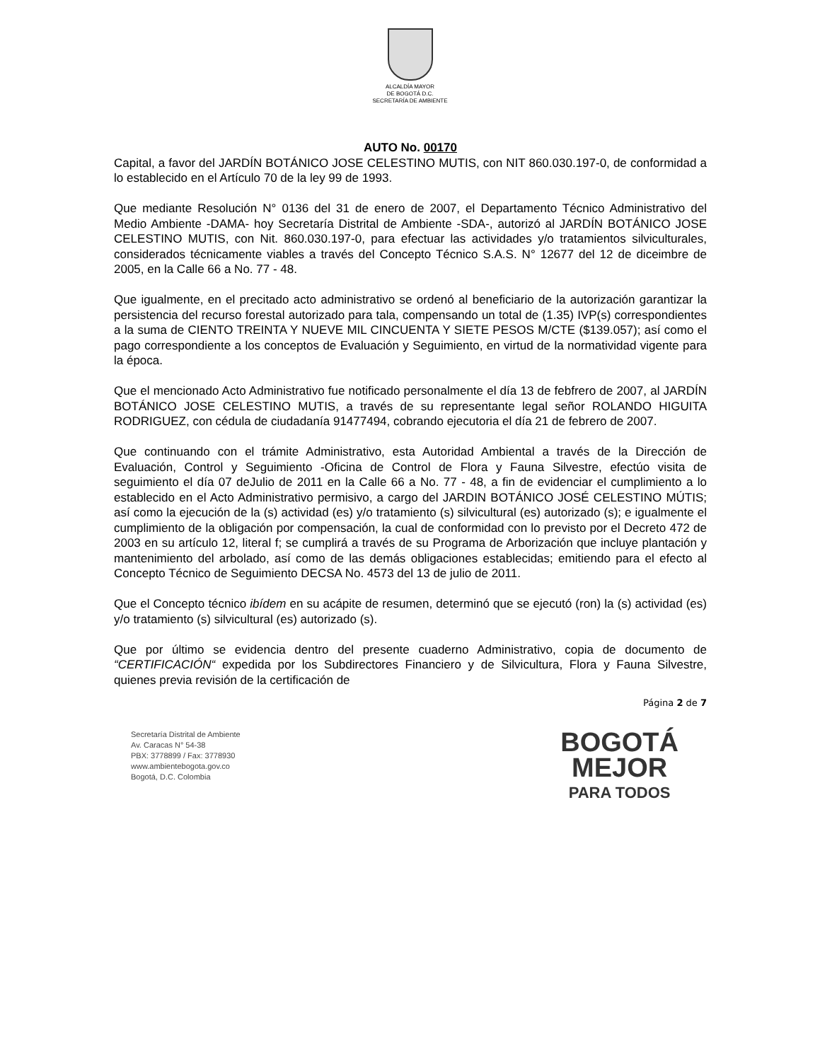ALCALDÍA MAYOR
DE BOGOTÁ D.C.
SECRETARÍA DE AMBIENTE
AUTO No. 00170
Capital, a favor del JARDÍN BOTÁNICO JOSE CELESTINO MUTIS, con NIT 860.030.197-0, de conformidad a lo establecido en el Artículo 70 de la ley 99 de 1993.
Que mediante Resolución N° 0136 del 31 de enero de 2007, el Departamento Técnico Administrativo del Medio Ambiente -DAMA- hoy Secretaría Distrital de Ambiente -SDA-, autorizó al JARDÍN BOTÁNICO JOSE CELESTINO MUTIS, con Nit. 860.030.197-0, para efectuar las actividades y/o tratamientos silviculturales, considerados técnicamente viables a través del Concepto Técnico S.A.S. N° 12677 del 12 de diceimbre de 2005, en la Calle 66 a No. 77 - 48.
Que igualmente, en el precitado acto administrativo se ordenó al beneficiario de la autorización garantizar la persistencia del recurso forestal autorizado para tala, compensando un total de (1.35) IVP(s) correspondientes a la suma de CIENTO TREINTA Y NUEVE MIL CINCUENTA Y SIETE PESOS M/CTE ($139.057); así como el pago correspondiente a los conceptos de Evaluación y Seguimiento, en virtud de la normatividad vigente para la época.
Que el mencionado Acto Administrativo fue notificado personalmente el día 13 de febfrero de 2007, al JARDÍN BOTÁNICO JOSE CELESTINO MUTIS, a través de su representante legal señor ROLANDO HIGUITA RODRIGUEZ, con cédula de ciudadanía 91477494, cobrando ejecutoria el día 21 de febrero de 2007.
Que continuando con el trámite Administrativo, esta Autoridad Ambiental a través de la Dirección de Evaluación, Control y Seguimiento -Oficina de Control de Flora y Fauna Silvestre, efectúo visita de seguimiento el día 07 deJulio de 2011 en la Calle 66 a No. 77 - 48, a fin de evidenciar el cumplimiento a lo establecido en el Acto Administrativo permisivo, a cargo del JARDIN BOTÁNICO JOSÉ CELESTINO MÚTIS; así como la ejecución de la (s) actividad (es) y/o tratamiento (s) silvicultural (es) autorizado (s); e igualmente el cumplimiento de la obligación por compensación, la cual de conformidad con lo previsto por el Decreto 472 de 2003 en su artículo 12, literal f; se cumplirá a través de su Programa de Arborización que incluye plantación y mantenimiento del arbolado, así como de las demás obligaciones establecidas; emitiendo para el efecto al Concepto Técnico de Seguimiento DECSA No. 4573 del 13 de julio de 2011.
Que el Concepto técnico ibídem en su acápite de resumen, determinó que se ejecutó (ron) la (s) actividad (es) y/o tratamiento (s) silvicultural (es) autorizado (s).
Que por último se evidencia dentro del presente cuaderno Administrativo, copia de documento de “CERTIFICACIÓN“ expedida por los Subdirectores Financiero y de Silvicultura, Flora y Fauna Silvestre, quienes previa revisión de la certificación de
Página 2 de 7
Secretaría Distrital de Ambiente
Av. Caracas N° 54-38
PBX: 3778899 / Fax: 3778930
www.ambientebogota.gov.co
Bogotá, D.C. Colombia
BOGOTÁ
MEJOR
PARA TODOS